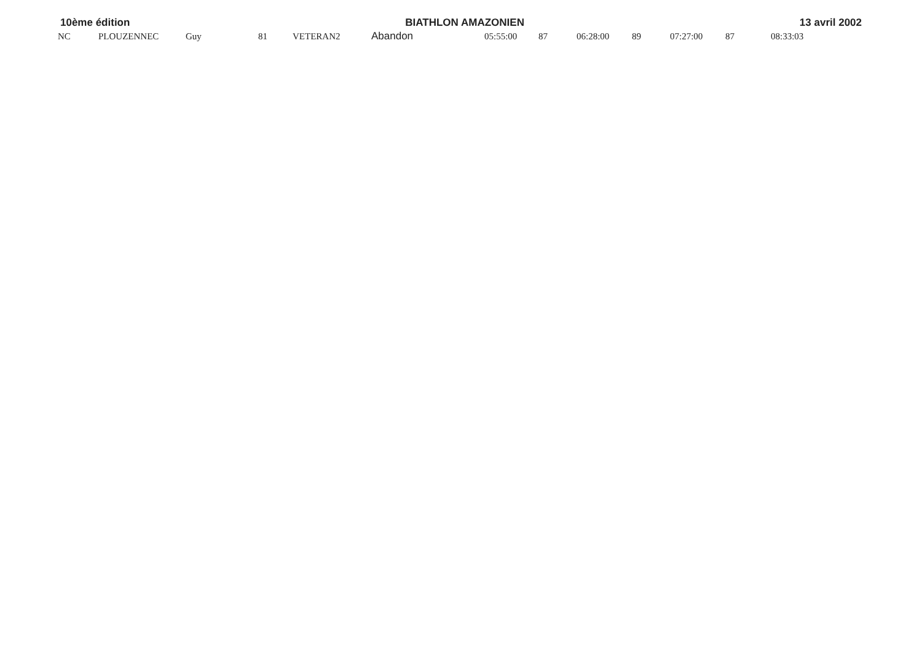10ème édition BIATHLON AMAZONIEN 13 avril 2002
| NC | PLOUZENNEC | Guy | 81 | VETERAN2 | Abandon | 05:55:00 | 87 | 06:28:00 | 89 | 07:27:00 | 87 | 08:33:03 |